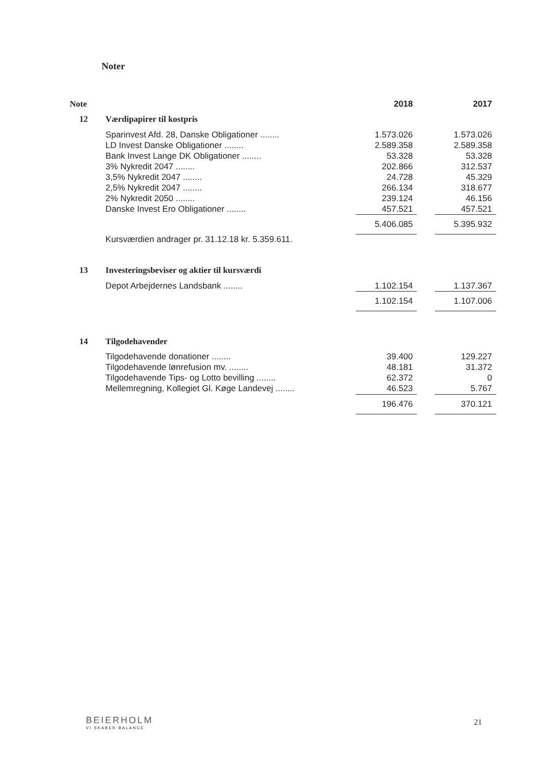Noter
| Note | | 2018 | | 2017 |
| 12 | Værdipapirer til kostpris | | | |
| | Sparinvest Afd. 28, Danske Obligationer ........ | 1.573.026 | | 1.573.026 |
| | LD Invest Danske Obligationer ........ | 2.589.358 | | 2.589.358 |
| | Bank Invest Lange DK Obligationer ........ | 53.328 | | 53.328 |
| | 3% Nykredit 2047 ........ | 202.866 | | 312.537 |
| | 3,5% Nykredit 2047 ........ | 24.728 | | 45.329 |
| | 2,5% Nykredit 2047 ........ | 266.134 | | 318.677 |
| | 2% Nykredit 2050 ........ | 239.124 | | 46.156 |
| | Danske Invest Ero Obligationer ........ | 457.521 | | 457.521 |
| | | 5.406.085 | | 5.395.932 |
| | Kursværdien andrager pr. 31.12.18 kr. 5.359.611. | | | |
| 13 | Investeringsbeviser og aktier til kursværdi | | | |
| | Depot Arbejdernes Landsbank ........ | 1.102.154 | | 1.137.367 |
| | | 1.102.154 | | 1.107.006 |
| 14 | Tilgodehavender | | | |
| | Tilgodehavende donationer ........ | 39.400 | | 129.227 |
| | Tilgodehavende lønrefusion mv. ........ | 48.181 | | 31.372 |
| | Tilgodehavende Tips- og Lotto bevilling ........ | 62.372 | | 0 |
| | Mellemregning, Kollegiet Gl. Køge Landevej ........ | 46.523 | | 5.767 |
| | | 196.476 | | 370.121 |
BEIERHOLM
VI SKABER BALANCE
21